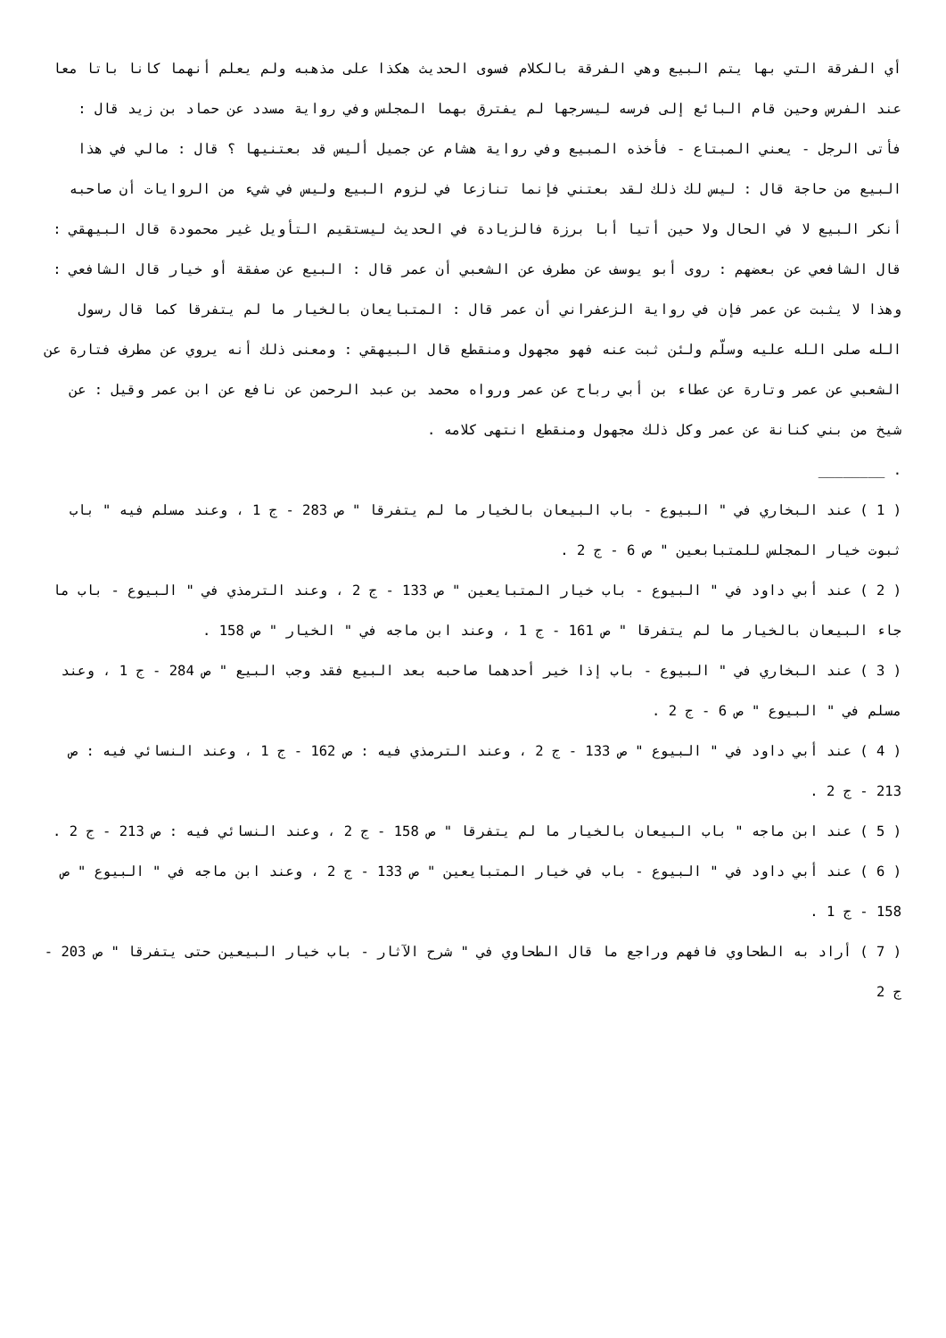أي الفرقة التي بها يتم البيع وهي الفرقة بالكلام فسوى الحديث هكذا على مذهبه ولم يعلم أنهما كانا باتا معا عند الفرس وحين قام البائع إلى فرسه ليسرجها لم يفترق بهما المجلس وفي رواية مسدد عن حماد بن زيد قال : فأتى الرجل - يعني المبتاع - فأخذه المبيع وفي رواية هشام عن جميل أليس قد بعتنيها ؟ قال : مالي في هذا البيع من حاجة قال : ليس لك ذلك لقد بعتني فإنما تنازعا في لزوم البيع وليس في شيء من الروايات أن صاحبه أنكر البيع لا في الحال ولا حين أتيا أبا برزة فالزيادة في الحديث ليستقيم التأويل غير محمودة قال البيهقي : قال الشافعي عن بعضهم : روى أبو يوسف عن مطرف عن الشعبي أن عمر قال : البيع عن صفقة أو خيار قال الشافعي : وهذا لا يثبت عن عمر فإن في رواية الزعفراني أن عمر قال : المتبايعان بالخيار ما لم يتفرقا كما قال رسول الله صلى الله عليه وسلّم ولئن ثبت عنه فهو مجهول ومنقطع قال البيهقي : ومعنى ذلك أنه يروي عن مطرف فتارة عن الشعبي عن عمر وتارة عن عطاء بن أبي رباح عن عمر ورواه محمد بن عبد الرحمن عن نافع عن ابن عمر وقيل : عن شيخ من بني كنانة عن عمر وكل ذلك مجهول ومنقطع انتهى كلامه .
. ________
( 1 ) عند البخاري في " البيوع - باب البيعان بالخيار ما لم يتفرقا " ص 283 - ج 1 ، وعند مسلم فيه " باب ثبوت خيار المجلس للمتبابعين " ص 6 - ج 2 .
( 2 ) عند أبي داود في " البيوع - باب خيار المتبايعين " ص 133 - ج 2 ، وعند الترمذي في " البيوع - باب ما جاء البيعان بالخيار ما لم يتفرقا " ص 161 - ج 1 ، وعند ابن ماجه في " الخيار " ص 158 .
( 3 ) عند البخاري في " البيوع - باب إذا خير أحدهما صاحبه بعد البيع فقد وجب البيع " ص 284 - ج 1 ، وعند مسلم في " البيوع " ص 6 - ج 2 .
( 4 ) عند أبي داود في " البيوع " ص 133 - ج 2 ، وعند الترمذي فيه : ص 162 - ج 1 ، وعند النسائي فيه : ص 213 - ج 2 .
( 5 ) عند ابن ماجه " باب البيعان بالخيار ما لم يتفرقا " ص 158 - ج 2 ، وعند النسائي فيه : ص 213 - ج 2 .
( 6 ) عند أبي داود في " البيوع - باب في خيار المتبايعين " ص 133 - ج 2 ، وعند ابن ماجه في " البيوع " ص 158 - ج 1 .
( 7 ) أراد به الطحاوي فافهم وراجع ما قال الطحاوي في " شرح الآثار - باب خيار البيعين حتى يتفرقا " ص 203 - ج 2